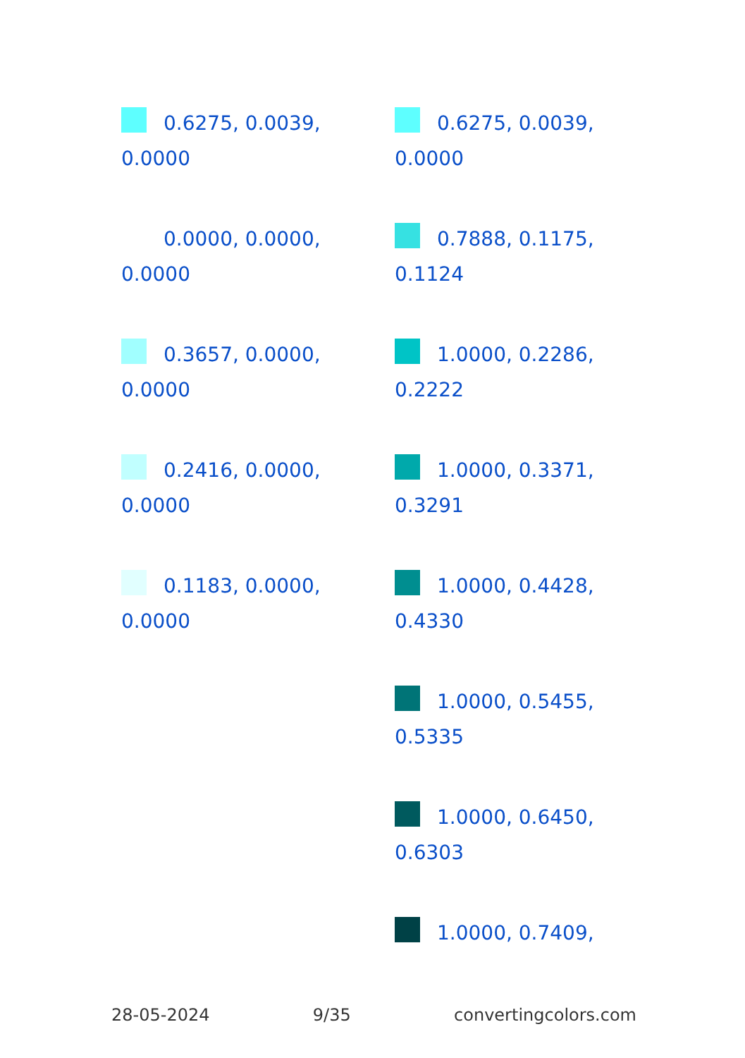0.6275, 0.0039, 0.0000
0.0000, 0.0000, 0.0000
0.3657, 0.0000, 0.0000
0.2416, 0.0000, 0.0000
0.1183, 0.0000, 0.0000
0.6275, 0.0039, 0.0000
0.7888, 0.1175, 0.1124
1.0000, 0.2286, 0.2222
1.0000, 0.3371, 0.3291
1.0000, 0.4428, 0.4330
1.0000, 0.5455, 0.5335
1.0000, 0.6450, 0.6303
1.0000, 0.7409,
28-05-2024 9/35 convertingcolors.com